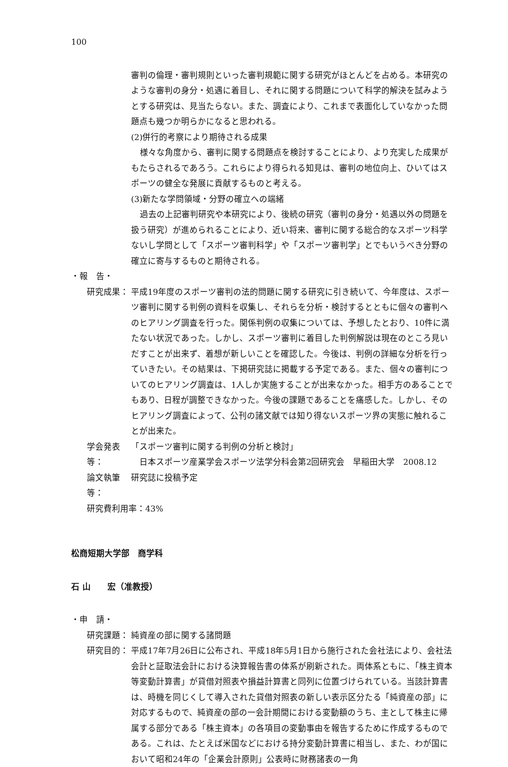100
審判の倫理・審判規則といった審判規範に関する研究がほとんどを占める。本研究のような審判の身分・処遇に着目し、それに関する問題について科学的解決を試みようとする研究は、見当たらない。また、調査により、これまで表面化していなかった問題点も幾つか明らかになると思われる。
(2)併行的考察により期待される成果
様々な角度から、審判に関する問題点を検討することにより、より充実した成果がもたらされるであろう。これらにより得られる知見は、審判の地位向上、ひいてはスポーツの健全な発展に貢献するものと考える。
(3)新たな学問領域・分野の確立への端緒
過去の上記審判研究や本研究により、後続の研究（審判の身分・処遇以外の問題を扱う研究）が進められることにより、近い将来、審判に関する総合的なスポーツ科学ないし学問として「スポーツ審判科学」や「スポーツ審判学」とでもいうべき分野の確立に寄与するものと期待される。
・報　告・
研究成果： 平成19年度のスポーツ審判の法的問題に関する研究に引き続いて、今年度は、スポーツ審判に関する判例の資料を収集し、それらを分析・検討するとともに個々の審判へのヒアリング調査を行った。関係判例の収集については、予想したとおり、10件に満たない状況であった。しかし、スポーツ審判に着目した判例解説は現在のところ見いだすことが出来ず、着想が新しいことを確認した。今後は、判例の詳細な分析を行っていきたい。その結果は、下掲研究誌に掲載する予定である。また、個々の審判についてのヒアリング調査は、1人しか実施することが出来なかった。相手方のあることでもあり、日程が調整できなかった。今後の課題であることを痛感した。しかし、そのヒアリング調査によって、公刊の諸文献では知り得ないスポーツ界の実態に触れることが出来た。
学会発表等： 「スポーツ審判に関する判例の分析と検討」
　日本スポーツ産業学会スポーツ法学分科会第2回研究会　早稲田大学　2008.12
論文執筆等： 研究誌に投稿予定
研究費利用率：43%
松商短期大学部　商学科
石 山　　宏（准教授）
・申　請・
研究課題： 純資産の部に関する諸問題
研究目的： 平成17年7月26日に公布され、平成18年5月1日から施行された会社法により、会社法会計と証取法会計における決算報告書の体系が刷新された。両体系ともに、「株主資本等変動計算書」が貸借対照表や損益計算書と同列に位置づけられている。当該計算書は、時機を同じくして導入された貸借対照表の新しい表示区分たる「純資産の部」に対応するもので、純資産の部の一会計期間における変動額のうち、主として株主に帰属する部分である「株主資本」の各項目の変動事由を報告するために作成するものである。これは、たとえば米国などにおける持分変動計算書に相当し、また、わが国において昭和24年の「企業会計原則」公表時に財務諸表の一角